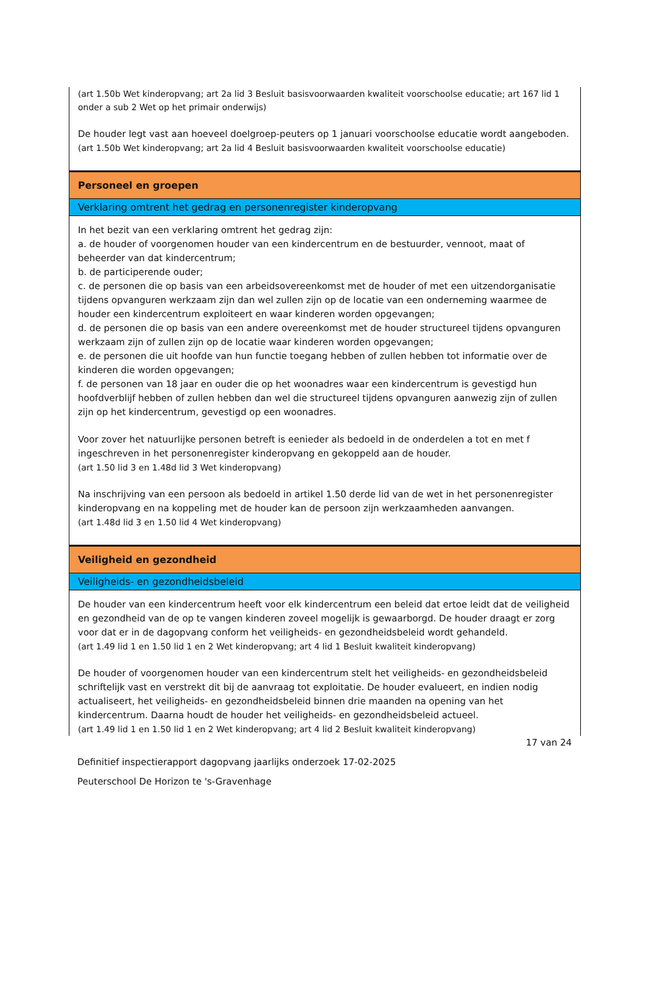(art 1.50b Wet kinderopvang; art 2a lid 3 Besluit basisvoorwaarden kwaliteit voorschoolse educatie; art 167 lid 1 onder a sub 2 Wet op het primair onderwijs)
De houder legt vast aan hoeveel doelgroep-peuters op 1 januari voorschoolse educatie wordt aangeboden.
(art 1.50b Wet kinderopvang; art 2a lid 4 Besluit basisvoorwaarden kwaliteit voorschoolse educatie)
Personeel en groepen
Verklaring omtrent het gedrag en personenregister kinderopvang
In het bezit van een verklaring omtrent het gedrag zijn:
a. de houder of voorgenomen houder van een kindercentrum en de bestuurder, vennoot, maat of beheerder van dat kindercentrum;
b. de participerende ouder;
c. de personen die op basis van een arbeidsovereenkomst met de houder of met een uitzendorganisatie tijdens opvanguren werkzaam zijn dan wel zullen zijn op de locatie van een onderneming waarmee de houder een kindercentrum exploiteert en waar kinderen worden opgevangen;
d. de personen die op basis van een andere overeenkomst met de houder structureel tijdens opvanguren werkzaam zijn of zullen zijn op de locatie waar kinderen worden opgevangen;
e. de personen die uit hoofde van hun functie toegang hebben of zullen hebben tot informatie over de kinderen die worden opgevangen;
f. de personen van 18 jaar en ouder die op het woonadres waar een kindercentrum is gevestigd hun hoofdverblijf hebben of zullen hebben dan wel die structureel tijdens opvanguren aanwezig zijn of zullen zijn op het kindercentrum, gevestigd op een woonadres.
Voor zover het natuurlijke personen betreft is eenieder als bedoeld in de onderdelen a tot en met f ingeschreven in het personenregister kinderopvang en gekoppeld aan de houder.
(art 1.50 lid 3 en 1.48d lid 3 Wet kinderopvang)
Na inschrijving van een persoon als bedoeld in artikel 1.50 derde lid van de wet in het personenregister kinderopvang en na koppeling met de houder kan de persoon zijn werkzaamheden aanvangen.
(art 1.48d lid 3 en 1.50 lid 4 Wet kinderopvang)
Veiligheid en gezondheid
Veiligheids- en gezondheidsbeleid
De houder van een kindercentrum heeft voor elk kindercentrum een beleid dat ertoe leidt dat de veiligheid en gezondheid van de op te vangen kinderen zoveel mogelijk is gewaarborgd. De houder draagt er zorg voor dat er in de dagopvang conform het veiligheids- en gezondheidsbeleid wordt gehandeld.
(art 1.49 lid 1 en 1.50 lid 1 en 2 Wet kinderopvang; art 4 lid 1 Besluit kwaliteit kinderopvang)
De houder of voorgenomen houder van een kindercentrum stelt het veiligheids- en gezondheidsbeleid schriftelijk vast en verstrekt dit bij de aanvraag tot exploitatie. De houder evalueert, en indien nodig actualiseert, het veiligheids- en gezondheidsbeleid binnen drie maanden na opening van het kindercentrum. Daarna houdt de houder het veiligheids- en gezondheidsbeleid actueel.
(art 1.49 lid 1 en 1.50 lid 1 en 2 Wet kinderopvang; art 4 lid 2 Besluit kwaliteit kinderopvang)
17 van 24
Definitief inspectierapport dagopvang jaarlijks onderzoek 17-02-2025
Peuterschool De Horizon te 's-Gravenhage